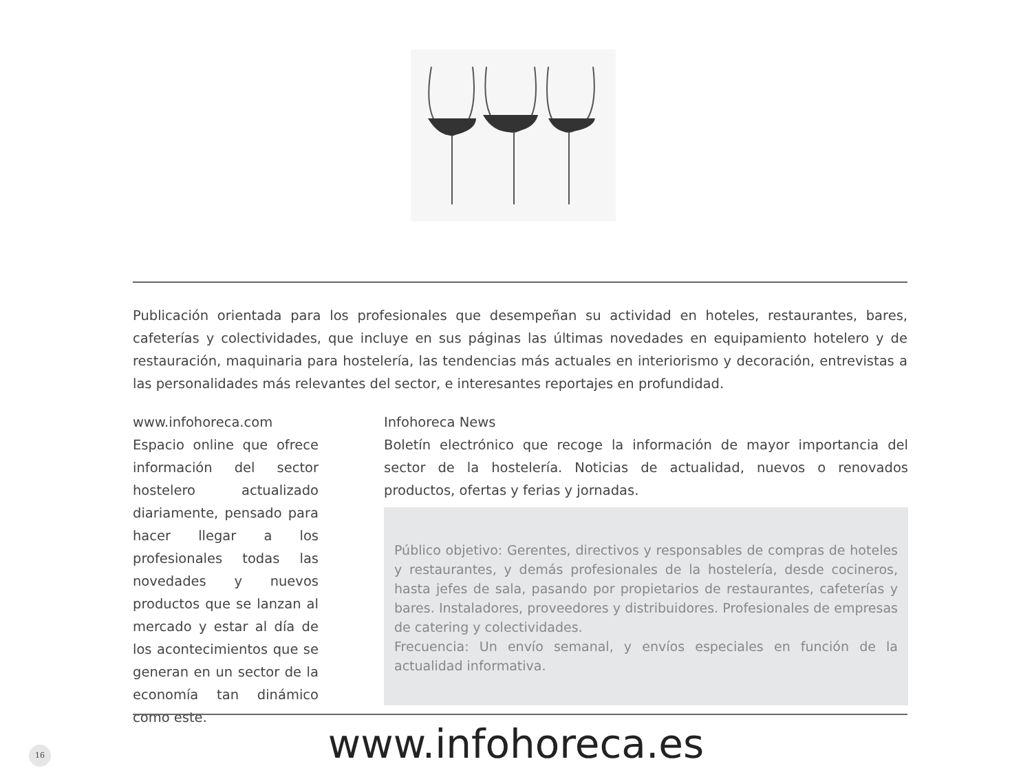Publicación orientada para los profesionales que desempeñan su actividad en hoteles, restaurantes, bares, cafeterías y colectividades, que incluye en sus páginas las últimas novedades en equipamiento hotelero y de restauración, maquinaria para hostelería, las tendencias más actuales en interiorismo y decoración, entrevistas a las personalidades más relevantes del sector, e interesantes reportajes en profundidad.
www.infohoreca.com
Espacio online que ofrece información del sector hostelero actualizado diariamente, pensado para hacer llegar a los profesionales todas las novedades y nuevos productos que se lanzan al mercado y estar al día de los acontecimientos que se generan en un sector de la economía tan dinámico como este.
Infohoreca News
Boletín electrónico que recoge la información de mayor importancia del sector de la hostelería. Noticias de actualidad, nuevos o renovados productos, ofertas y ferias y jornadas.
Público objetivo: Gerentes, directivos y responsables de compras de hoteles y restaurantes, y demás profesionales de la hostelería, desde cocineros, hasta jefes de sala, pasando por propietarios de restaurantes, cafeterías y bares. Instaladores, proveedores y distribuidores. Profesionales de empresas de catering y colectividades.
Frecuencia: Un envío semanal, y envíos especiales en función de la actualidad informativa.
16
www.infohoreca.es